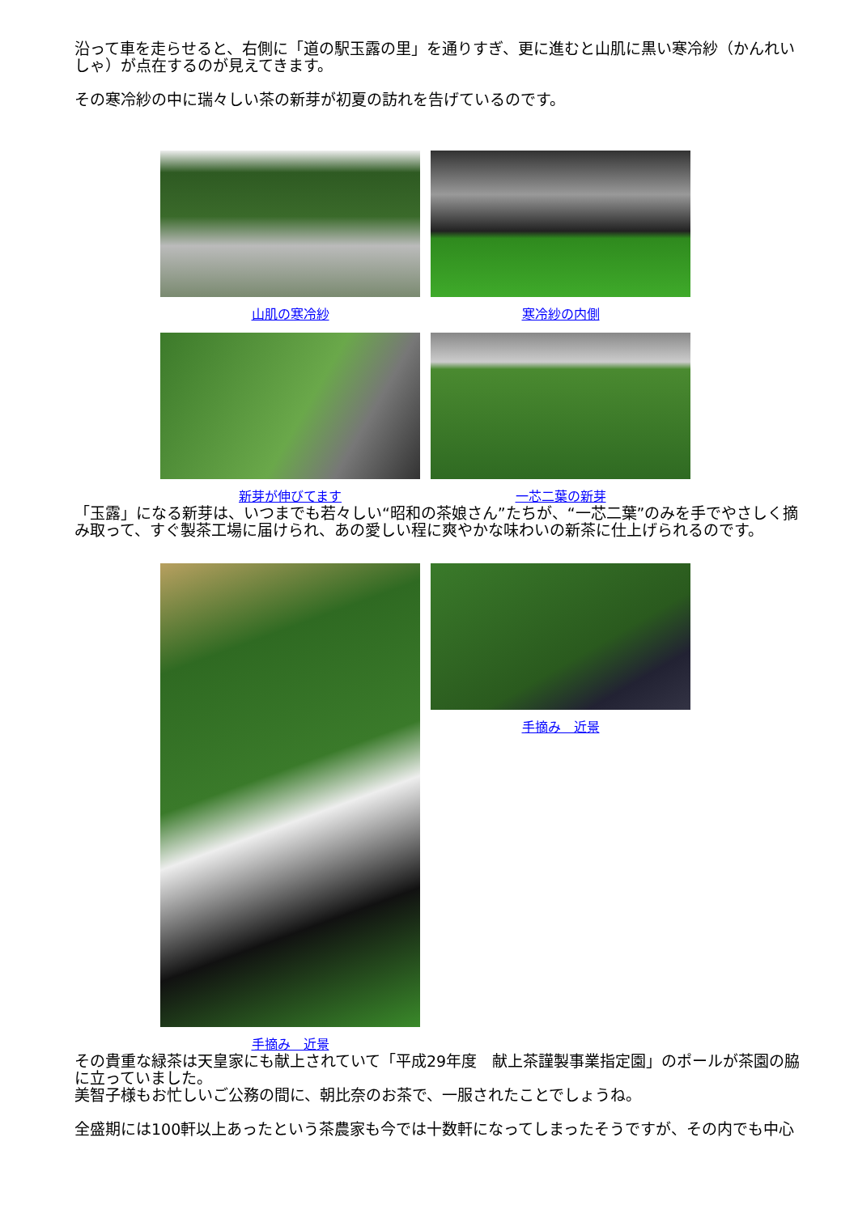沿って車を走らせると、右側に「道の駅玉露の里」を通りすぎ、更に進むと山肌に黒い寒冷紗（かんれいしゃ）が点在するのが見えてきます。
その寒冷紗の中に瑞々しい茶の新芽が初夏の訪れを告げているのです。
山肌の寒冷紗 寒冷紗の内側
新芽が伸びてます 一芯二葉の新芽
「玉露」になる新芽は、いつまでも若々しい“昭和の茶娘さん”たちが、“一芯二葉”のみを手でやさしく摘み取って、すぐ製茶工場に届けられ、あの愛しい程に爽やかな味わいの新茶に仕上げられるのです。
手摘み　近景 手摘み　近景
その貴重な緑茶は天皇家にも献上されていて「平成29年度　献上茶謹製事業指定園」のポールが茶園の脇に立っていました。
美智子様もお忙しいご公務の間に、朝比奈のお茶で、一服されたことでしょうね。
全盛期には100軒以上あったという茶農家も今では十数軒になってしまったそうですが、その内でも中心